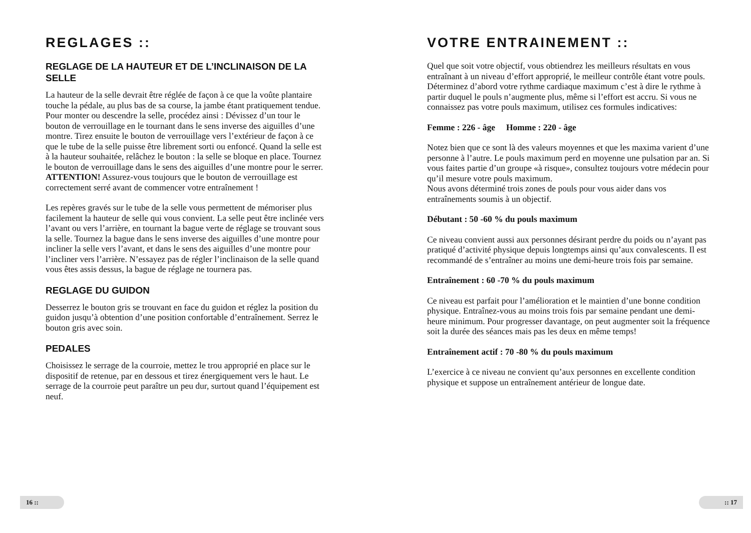REGLAGES ::
REGLAGE DE LA HAUTEUR ET DE L’INCLINAISON DE LA SELLE
La hauteur de la selle devrait être réglée de façon à ce que la voûte plantaire touche la pédale, au plus bas de sa course, la jambe étant pratiquement tendue. Pour monter ou descendre la selle, procédez ainsi : Dévissez d’un tour le bouton de verrouillage en le tournant dans le sens inverse des aiguilles d’une montre. Tirez ensuite le bouton de verrouillage vers l’extérieur de façon à ce que le tube de la selle puisse être librement sorti ou enfoncé. Quand la selle est à la hauteur souhaitée, relâchez le bouton : la selle se bloque en place. Tournez le bouton de verrouillage dans le sens des aiguilles d’une montre pour le serrer. ATTENTION! Assurez-vous toujours que le bouton de verrouillage est correctement serré avant de commencer votre entraînement !
Les repères gravés sur le tube de la selle vous permettent de mémoriser plus facilement la hauteur de selle qui vous convient. La selle peut être inclinée vers l’avant ou vers l’arrière, en tournant la bague verte de réglage se trouvant sous la selle. Tournez la bague dans le sens inverse des aiguilles d’une montre pour incliner la selle vers l’avant, et dans le sens des aiguilles d’une montre pour l’incliner vers l’arrière. N’essayez pas de régler l’inclinaison de la selle quand vous êtes assis dessus, la bague de réglage ne tournera pas.
REGLAGE DU GUIDON
Desserrez le bouton gris se trouvant en face du guidon et réglez la position du guidon jusqu’à obtention d’une position confortable d’entraînement. Serrez le bouton gris avec soin.
PEDALES
Choisissez le serrage de la courroie, mettez le trou approprié en place sur le dispositif de retenue, par en dessous et tirez énergiquement vers le haut. Le serrage de la courroie peut paraître un peu dur, surtout quand l’équipement est neuf.
16 ::
VOTRE ENTRAINEMENT ::
Quel que soit votre objectif, vous obtiendrez les meilleurs résultats en vous entraînant à un niveau d’effort approprié, le meilleur contrôle étant votre pouls. Déterminez d’abord votre rythme cardiaque maximum c’est à dire le rythme à partir duquel le pouls n’augmente plus, même si l’effort est accru. Si vous ne connaissez pas votre pouls maximum, utilisez ces formules indicatives:
Femme : 226 - âge Homme : 220 - âge
Notez bien que ce sont là des valeurs moyennes et que les maxima varient d’une personne à l’autre. Le pouls maximum perd en moyenne une pulsation par an. Si vous faites partie d’un groupe «à risque», consultez toujours votre médecin pour qu’il mesure votre pouls maximum.
Nous avons déterminé trois zones de pouls pour vous aider dans vos entraînements soumis à un objectif.
Débutant : 50 -60 % du pouls maximum
Ce niveau convient aussi aux personnes désirant perdre du poids ou n’ayant pas pratiqué d’activité physique depuis longtemps ainsi qu’aux convalescents. Il est recommandé de s’entraîner au moins une demi-heure trois fois par semaine.
Entraînement : 60 -70 % du pouls maximum
Ce niveau est parfait pour l’amélioration et le maintien d’une bonne condition physique. Entraînez-vous au moins trois fois par semaine pendant une demi-heure minimum. Pour progresser davantage, on peut augmenter soit la fréquence soit la durée des séances mais pas les deux en même temps!
Entraînement actif : 70 -80 % du pouls maximum
L’exercice à ce niveau ne convient qu’aux personnes en excellente condition physique et suppose un entraînement antérieur de longue date.
:: 17